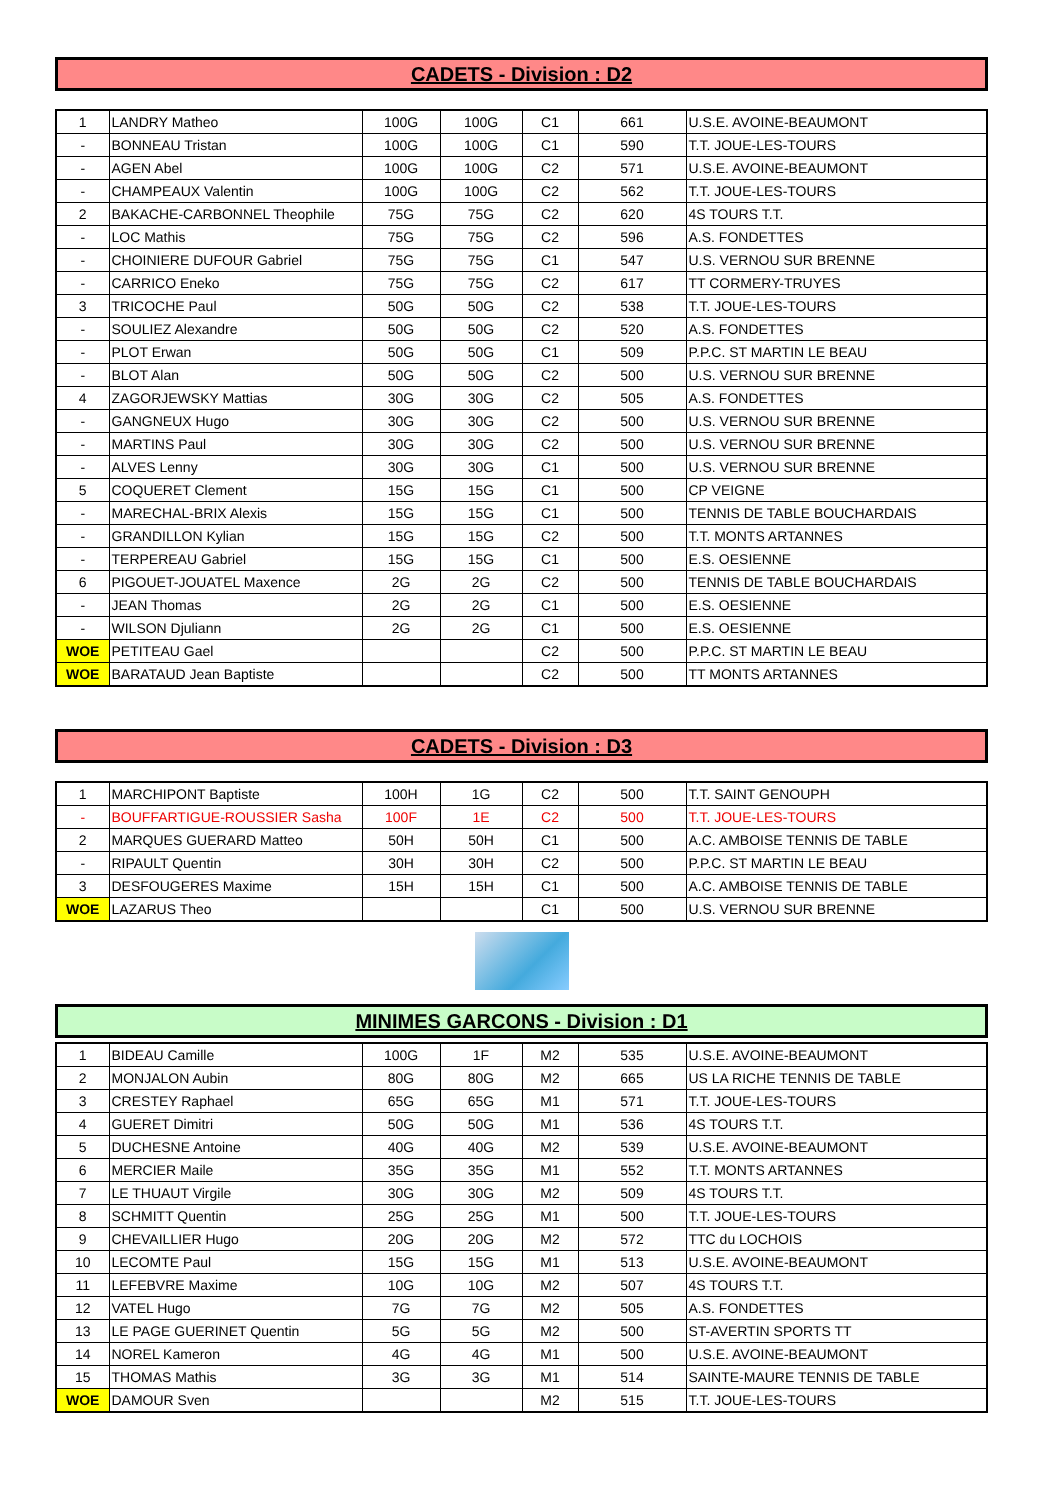CADETS - Division : D2
| 1 | LANDRY Matheo | 100G | 100G | C1 | 661 | U.S.E. AVOINE-BEAUMONT |
| - | BONNEAU Tristan | 100G | 100G | C1 | 590 | T.T. JOUE-LES-TOURS |
| - | AGEN Abel | 100G | 100G | C2 | 571 | U.S.E. AVOINE-BEAUMONT |
| - | CHAMPEAUX Valentin | 100G | 100G | C2 | 562 | T.T. JOUE-LES-TOURS |
| 2 | BAKACHE-CARBONNEL Theophile | 75G | 75G | C2 | 620 | 4S TOURS T.T. |
| - | LOC Mathis | 75G | 75G | C2 | 596 | A.S. FONDETTES |
| - | CHOINIERE DUFOUR Gabriel | 75G | 75G | C1 | 547 | U.S. VERNOU SUR BRENNE |
| - | CARRICO Eneko | 75G | 75G | C2 | 617 | TT CORMERY-TRUYES |
| 3 | TRICOCHE Paul | 50G | 50G | C2 | 538 | T.T. JOUE-LES-TOURS |
| - | SOULIEZ Alexandre | 50G | 50G | C2 | 520 | A.S. FONDETTES |
| - | PLOT Erwan | 50G | 50G | C1 | 509 | P.P.C. ST MARTIN LE BEAU |
| - | BLOT Alan | 50G | 50G | C2 | 500 | U.S. VERNOU SUR BRENNE |
| 4 | ZAGORJEWSKY Mattias | 30G | 30G | C2 | 505 | A.S. FONDETTES |
| - | GANGNEUX Hugo | 30G | 30G | C2 | 500 | U.S. VERNOU SUR BRENNE |
| - | MARTINS Paul | 30G | 30G | C2 | 500 | U.S. VERNOU SUR BRENNE |
| - | ALVES Lenny | 30G | 30G | C1 | 500 | U.S. VERNOU SUR BRENNE |
| 5 | COQUERET Clement | 15G | 15G | C1 | 500 | CP VEIGNE |
| - | MARECHAL-BRIX Alexis | 15G | 15G | C1 | 500 | TENNIS DE TABLE BOUCHARDAIS |
| - | GRANDILLON Kylian | 15G | 15G | C2 | 500 | T.T. MONTS ARTANNES |
| - | TERPEREAU Gabriel | 15G | 15G | C1 | 500 | E.S. OESIENNE |
| 6 | PIGOUET-JOUATEL Maxence | 2G | 2G | C2 | 500 | TENNIS DE TABLE BOUCHARDAIS |
| - | JEAN Thomas | 2G | 2G | C1 | 500 | E.S. OESIENNE |
| - | WILSON Djuliann | 2G | 2G | C1 | 500 | E.S. OESIENNE |
| WOE | PETITEAU Gael | | | C2 | 500 | P.P.C. ST MARTIN LE BEAU |
| WOE | BARATAUD Jean Baptiste | | | C2 | 500 | TT MONTS ARTANNES |
CADETS - Division : D3
| 1 | MARCHIPONT Baptiste | 100H | 1G | C2 | 500 | T.T. SAINT GENOUPH |
| - | BOUFFARTIGUE-ROUSSIER Sasha | 100F | 1E | C2 | 500 | T.T. JOUE-LES-TOURS |
| 2 | MARQUES GUERARD Matteo | 50H | 50H | C1 | 500 | A.C. AMBOISE TENNIS DE TABLE |
| - | RIPAULT Quentin | 30H | 30H | C2 | 500 | P.P.C. ST MARTIN LE BEAU |
| 3 | DESFOUGERES Maxime | 15H | 15H | C1 | 500 | A.C. AMBOISE TENNIS DE TABLE |
| WOE | LAZARUS Theo | | | C1 | 500 | U.S. VERNOU SUR BRENNE |
MINIMES GARCONS - Division : D1
| 1 | BIDEAU Camille | 100G | 1F | M2 | 535 | U.S.E. AVOINE-BEAUMONT |
| 2 | MONJALON Aubin | 80G | 80G | M2 | 665 | US LA RICHE TENNIS DE TABLE |
| 3 | CRESTEY Raphael | 65G | 65G | M1 | 571 | T.T. JOUE-LES-TOURS |
| 4 | GUERET Dimitri | 50G | 50G | M1 | 536 | 4S TOURS T.T. |
| 5 | DUCHESNE Antoine | 40G | 40G | M2 | 539 | U.S.E. AVOINE-BEAUMONT |
| 6 | MERCIER Maile | 35G | 35G | M1 | 552 | T.T. MONTS ARTANNES |
| 7 | LE THUAUT Virgile | 30G | 30G | M2 | 509 | 4S TOURS T.T. |
| 8 | SCHMITT Quentin | 25G | 25G | M1 | 500 | T.T. JOUE-LES-TOURS |
| 9 | CHEVAILLIER Hugo | 20G | 20G | M2 | 572 | TTC du LOCHOIS |
| 10 | LECOMTE Paul | 15G | 15G | M1 | 513 | U.S.E. AVOINE-BEAUMONT |
| 11 | LEFEBVRE Maxime | 10G | 10G | M2 | 507 | 4S TOURS T.T. |
| 12 | VATEL Hugo | 7G | 7G | M2 | 505 | A.S. FONDETTES |
| 13 | LE PAGE GUERINET Quentin | 5G | 5G | M2 | 500 | ST-AVERTIN SPORTS TT |
| 14 | NOREL Kameron | 4G | 4G | M1 | 500 | U.S.E. AVOINE-BEAUMONT |
| 15 | THOMAS Mathis | 3G | 3G | M1 | 514 | SAINTE-MAURE TENNIS DE TABLE |
| WOE | DAMOUR Sven | | | M2 | 515 | T.T. JOUE-LES-TOURS |